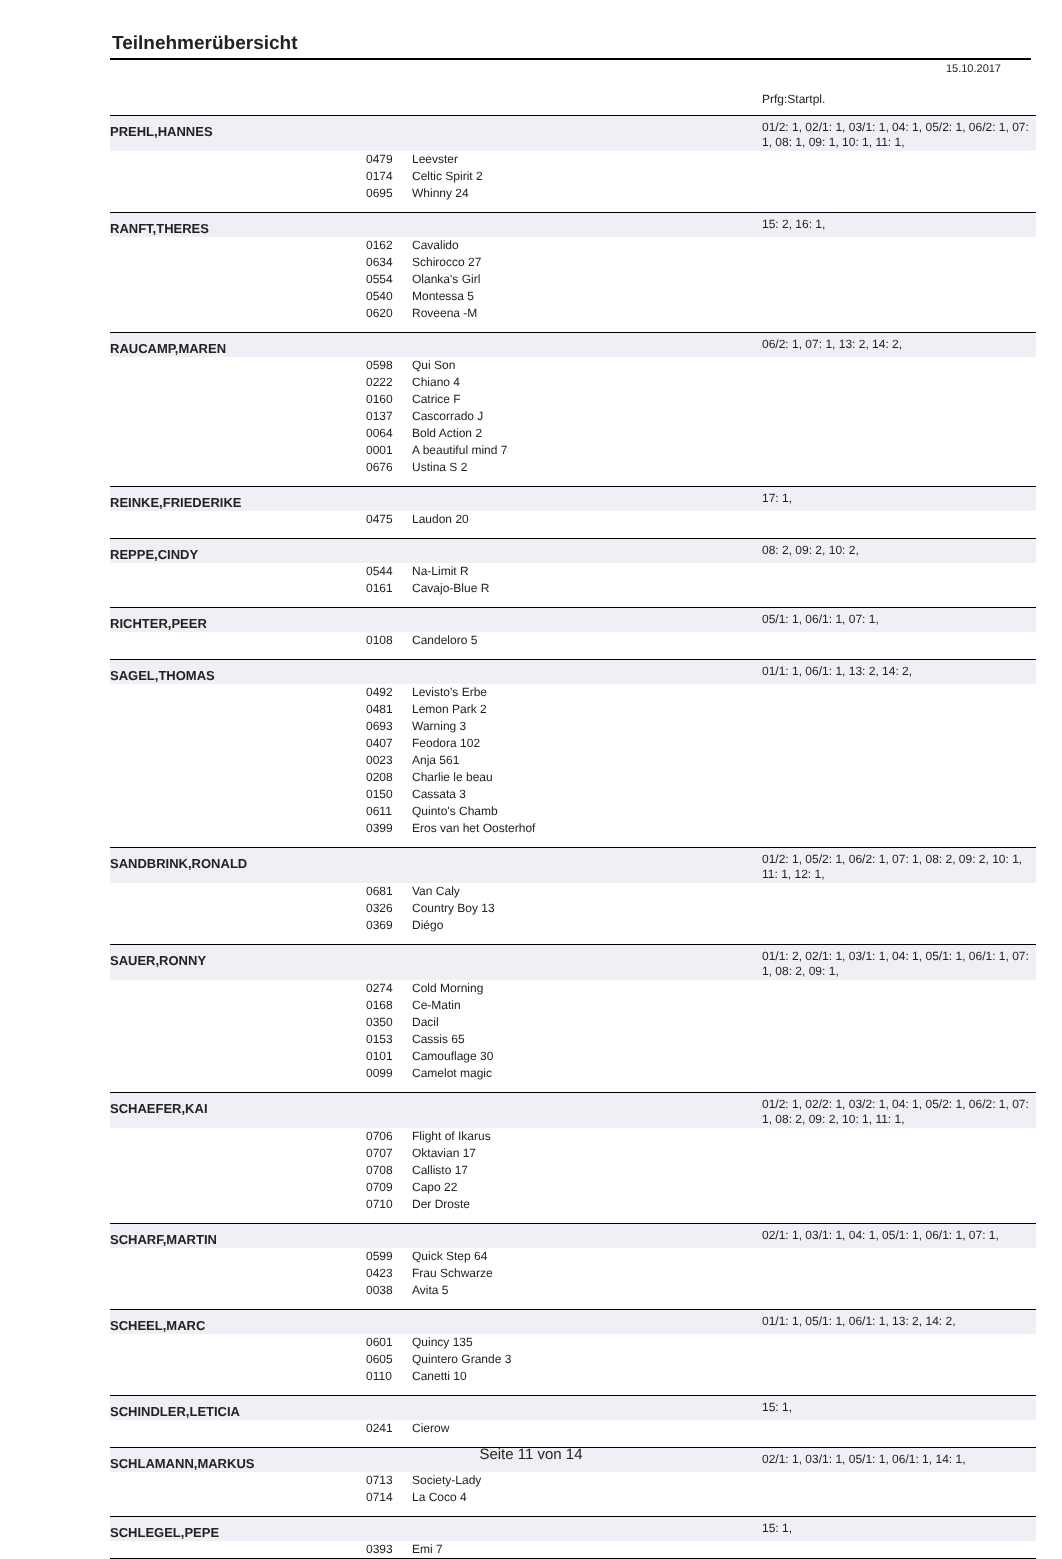Teilnehmerübersicht
15.10.2017
| | | | Prfg:Startpl. |
| PREHL,HANNES | | | 01/2: 1, 02/1: 1, 03/1: 1, 04: 1, 05/2: 1, 06/2: 1, 07: 1, 08: 1, 09: 1, 10: 1, 11: 1, |
| | 0479 | Leevster | |
| | 0174 | Celtic Spirit 2 | |
| | 0695 | Whinny 24 | |
| RANFT,THERES | | | 15: 2, 16: 1, |
| | 0162 | Cavalido | |
| | 0634 | Schirocco 27 | |
| | 0554 | Olanka's Girl | |
| | 0540 | Montessa 5 | |
| | 0620 | Roveena -M | |
| RAUCAMP,MAREN | | | 06/2: 1, 07: 1, 13: 2, 14: 2, |
| | 0598 | Qui Son | |
| | 0222 | Chiano 4 | |
| | 0160 | Catrice F | |
| | 0137 | Cascorrado J | |
| | 0064 | Bold Action 2 | |
| | 0001 | A beautiful mind 7 | |
| | 0676 | Ustina S 2 | |
| REINKE,FRIEDERIKE | | | 17: 1, |
| | 0475 | Laudon 20 | |
| REPPE,CINDY | | | 08: 2, 09: 2, 10: 2, |
| | 0544 | Na-Limit R | |
| | 0161 | Cavajo-Blue R | |
| RICHTER,PEER | | | 05/1: 1, 06/1: 1, 07: 1, |
| | 0108 | Candeloro 5 | |
| SAGEL,THOMAS | | | 01/1: 1, 06/1: 1, 13: 2, 14: 2, |
| | 0492 | Levisto's Erbe | |
| | 0481 | Lemon Park 2 | |
| | 0693 | Warning 3 | |
| | 0407 | Feodora 102 | |
| | 0023 | Anja 561 | |
| | 0208 | Charlie le beau | |
| | 0150 | Cassata 3 | |
| | 0611 | Quinto's Chamb | |
| | 0399 | Eros van het Oosterhof | |
| SANDBRINK,RONALD | | | 01/2: 1, 05/2: 1, 06/2: 1, 07: 1, 08: 2, 09: 2, 10: 1, 11: 1, 12: 1, |
| | 0681 | Van Caly | |
| | 0326 | Country Boy 13 | |
| | 0369 | Diégo | |
| SAUER,RONNY | | | 01/1: 2, 02/1: 1, 03/1: 1, 04: 1, 05/1: 1, 06/1: 1, 07: 1, 08: 2, 09: 1, |
| | 0274 | Cold Morning | |
| | 0168 | Ce-Matin | |
| | 0350 | Dacil | |
| | 0153 | Cassis 65 | |
| | 0101 | Camouflage 30 | |
| | 0099 | Camelot magic | |
| SCHAEFER,KAI | | | 01/2: 1, 02/2: 1, 03/2: 1, 04: 1, 05/2: 1, 06/2: 1, 07: 1, 08: 2, 09: 2, 10: 1, 11: 1, |
| | 0706 | Flight of Ikarus | |
| | 0707 | Oktavian 17 | |
| | 0708 | Callisto 17 | |
| | 0709 | Capo 22 | |
| | 0710 | Der Droste | |
| SCHARF,MARTIN | | | 02/1: 1, 03/1: 1, 04: 1, 05/1: 1, 06/1: 1, 07: 1, |
| | 0599 | Quick Step 64 | |
| | 0423 | Frau Schwarze | |
| | 0038 | Avita 5 | |
| SCHEEL,MARC | | | 01/1: 1, 05/1: 1, 06/1: 1, 13: 2, 14: 2, |
| | 0601 | Quincy 135 | |
| | 0605 | Quintero Grande 3 | |
| | 0110 | Canetti 10 | |
| SCHINDLER,LETICIA | | | 15: 1, |
| | 0241 | Cierow | |
| SCHLAMANN,MARKUS | | | 02/1: 1, 03/1: 1, 05/1: 1, 06/1: 1, 14: 1, |
| | 0713 | Society-Lady | |
| | 0714 | La Coco 4 | |
| SCHLEGEL,PEPE | | | 15: 1, |
| | 0393 | Emi 7 | |
Seite 11 von 14